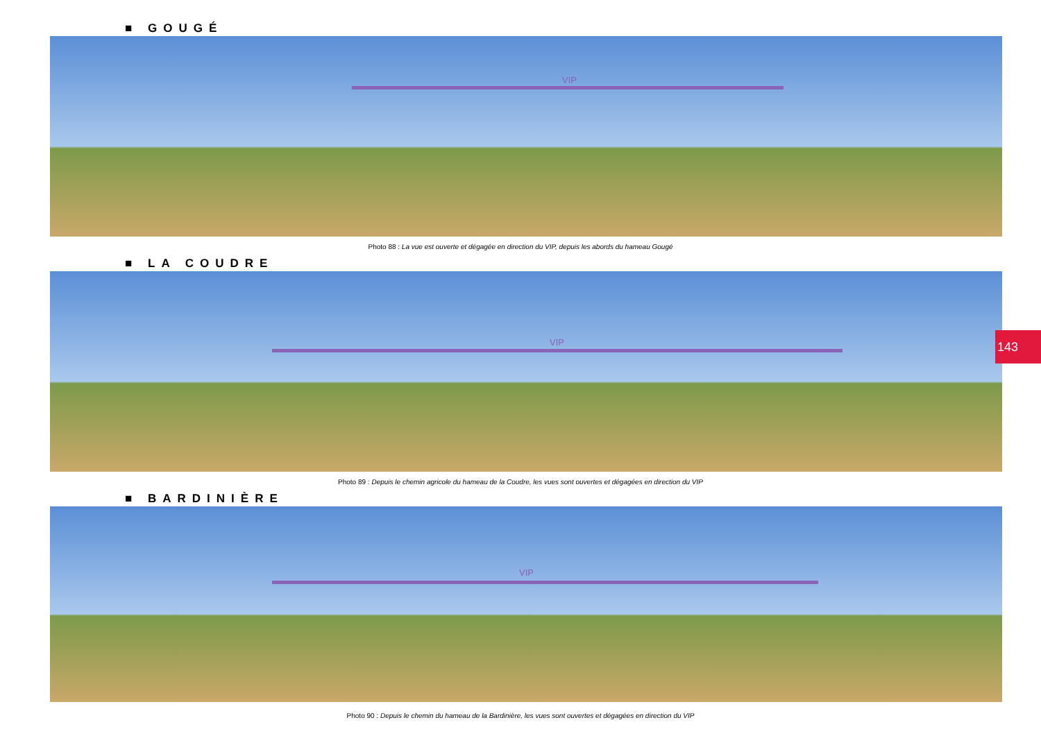■ GOUGÉ
VIP
Photo 88 : La vue est ouverte et dégagée en direction du VIP, depuis les abords du hameau Gougé
■ LA COUDRE
VIP
Photo 89 : Depuis le chemin agricole du hameau de la Coudre, les vues sont ouvertes et dégagées en direction du VIP
■ BARDINIÈRE
VIP
Photo 90 : Depuis le chemin du hameau de la Bardinière, les vues sont ouvertes et dégagées en direction du VIP
143